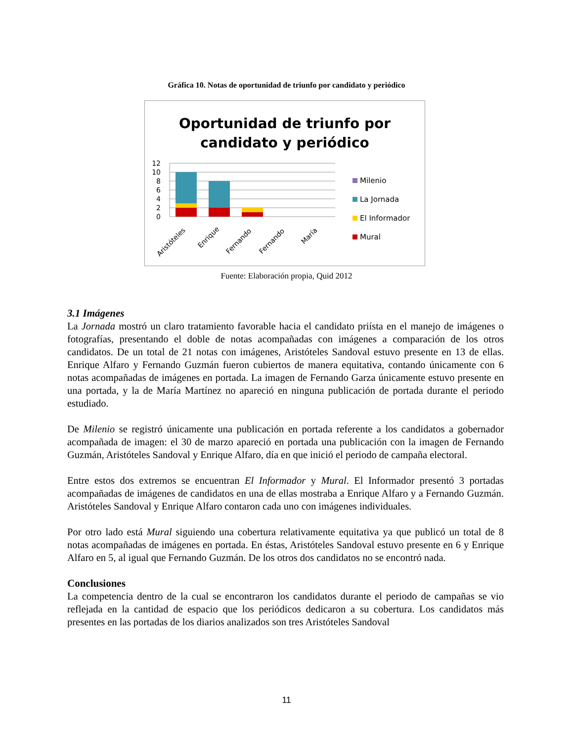Gráfica 10. Notas de oportunidad de triunfo por candidato y periódico
Oportunidad de triunfo por
candidato y periódico
12
10
8
6
4
2
0
Aristóteles
Enrique
Fernando
Fernando
María
Milenio
La Jornada
El Informador
Mural
Fuente: Elaboración propia, Quid 2012
3.1 Imágenes
La Jornada mostró un claro tratamiento favorable hacia el candidato priísta en el manejo de imágenes o fotografías, presentando el doble de notas acompañadas con imágenes a comparación de los otros candidatos. De un total de 21 notas con imágenes, Aristóteles Sandoval estuvo presente en 13 de ellas. Enrique Alfaro y Fernando Guzmán fueron cubiertos de manera equitativa, contando únicamente con 6 notas acompañadas de imágenes en portada. La imagen de Fernando Garza únicamente estuvo presente en una portada, y la de María Martínez no apareció en ninguna publicación de portada durante el periodo estudiado.
De Milenio se registró únicamente una publicación en portada referente a los candidatos a gobernador acompañada de imagen: el 30 de marzo apareció en portada una publicación con la imagen de Fernando Guzmán, Aristóteles Sandoval y Enrique Alfaro, día en que inició el periodo de campaña electoral.
Entre estos dos extremos se encuentran El Informador y Mural. El Informador presentó 3 portadas acompañadas de imágenes de candidatos en una de ellas mostraba a Enrique Alfaro y a Fernando Guzmán. Aristóteles Sandoval y Enrique Alfaro contaron cada uno con imágenes individuales.
Por otro lado está Mural siguiendo una cobertura relativamente equitativa ya que publicó un total de 8 notas acompañadas de imágenes en portada. En éstas, Aristóteles Sandoval estuvo presente en 6 y Enrique Alfaro en 5, al igual que Fernando Guzmán. De los otros dos candidatos no se encontró nada.
Conclusiones
La competencia dentro de la cual se encontraron los candidatos durante el periodo de campañas se vio reflejada en la cantidad de espacio que los periódicos dedicaron a su cobertura. Los candidatos más presentes en las portadas de los diarios analizados son tres Aristóteles Sandoval
11